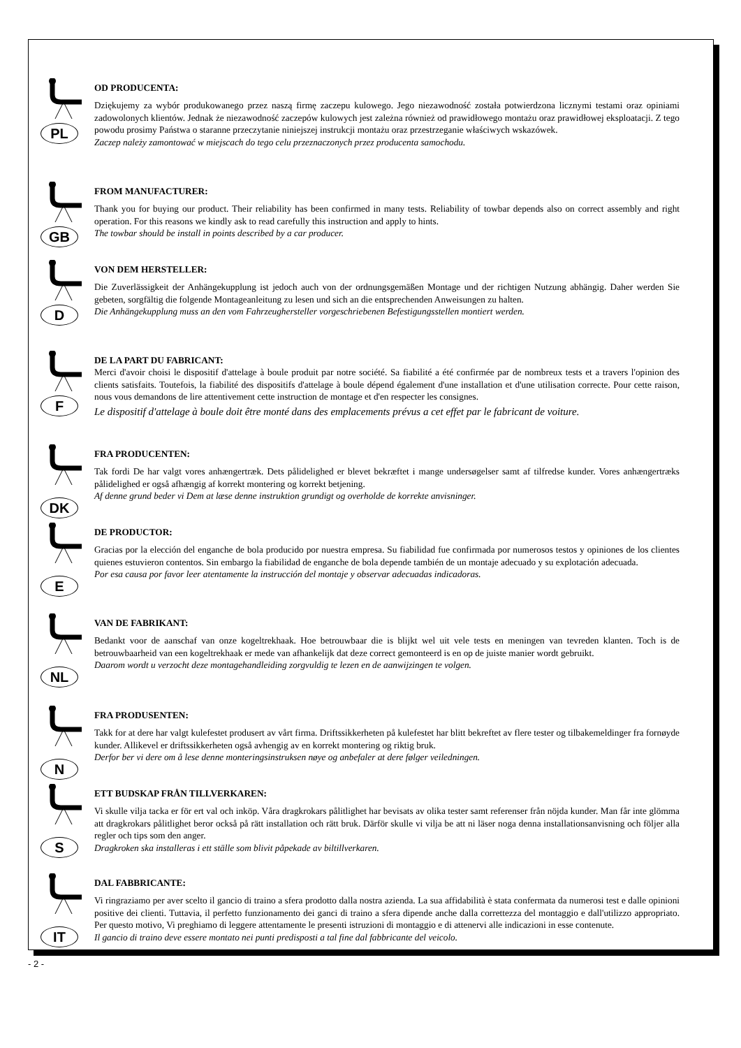PL
OD PRODUCENTA:
Dziękujemy za wybór produkowanego przez naszą firmę zaczepu kulowego. Jego niezawodność została potwierdzona licznymi testami oraz opiniami zadowolonych klientów. Jednak że niezawodność zaczepów kulowych jest zależna również od prawidłowego montażu oraz prawidłowej eksploatacji. Z tego powodu prosimy Państwa o staranne przeczytanie niniejszej instrukcji montażu oraz przestrzeganie właściwych wskazówek.
Zaczep należy zamontować w miejscach do tego celu przeznaczonych przez producenta samochodu.
GB
FROM MANUFACTURER:
Thank you for buying our product. Their reliability has been confirmed in many tests. Reliability of towbar depends also on correct assembly and right operation. For this reasons we kindly ask to read carefully this instruction and apply to hints.
The towbar should be install in points described by a car producer.
D
VON DEM HERSTELLER:
Die Zuverlässigkeit der Anhängekupplung ist jedoch auch von der ordnungsgemäßen Montage und der richtigen Nutzung abhängig. Daher werden Sie gebeten, sorgfältig die folgende Montageanleitung zu lesen und sich an die entsprechenden Anweisungen zu halten.
Die Anhängekupplung muss an den vom Fahrzeughersteller vorgeschriebenen Befestigungsstellen montiert werden.
F
DE LA PART DU FABRICANT:
Merci d'avoir choisi le dispositif d'attelage à boule produit par notre société. Sa fiabilité a été confirmée par de nombreux tests et a travers l'opinion des clients satisfaits. Toutefois, la fiabilité des dispositifs d'attelage à boule dépend également d'une installation et d'une utilisation correcte. Pour cette raison, nous vous demandons de lire attentivement cette instruction de montage et d'en respecter les consignes.
Le dispositif d'attelage à boule doit être monté dans des emplacements prévus a cet effet par le fabricant de voiture.
DK
FRA PRODUCENTEN:
Tak fordi De har valgt vores anhængertræk. Dets pålidelighed er blevet bekræftet i mange undersøgelser samt af tilfredse kunder. Vores anhængertræks pålidelighed er også afhængig af korrekt montering og korrekt betjening.
Af denne grund beder vi Dem at læse denne instruktion grundigt og overholde de korrekte anvisninger.
E
DE PRODUCTOR:
Gracias por la elección del enganche de bola producido por nuestra empresa. Su fiabilidad fue confirmada por numerosos testos y opiniones de los clientes quienes estuvieron contentos. Sin embargo la fiabilidad de enganche de bola depende también de un montaje adecuado y su explotación adecuada.
Por esa causa por favor leer atentamente la instrucción del montaje y observar adecuadas indicadoras.
NL
VAN DE FABRIKANT:
Bedankt voor de aanschaf van onze kogeltrekhaak. Hoe betrouwbaar die is blijkt wel uit vele tests en meningen van tevreden klanten. Toch is de betrouwbaarheid van een kogeltrekhaak er mede van afhankelijk dat deze correct gemonteerd is en op de juiste manier wordt gebruikt.
Daarom wordt u verzocht deze montagehandleiding zorgvuldig te lezen en de aanwijzingen te volgen.
N
FRA PRODUSENTEN:
Takk for at dere har valgt kulefestet produsert av vårt firma. Driftssikkerheten på kulefestet har blitt bekreftet av flere tester og tilbakemeldinger fra fornøyde kunder. Allikevel er driftssikkerheten også avhengig av en korrekt montering og riktig bruk.
Derfor ber vi dere om å lese denne monteringsinstruksen nøye og anbefaler at dere følger veiledningen.
S
ETT BUDSKAP FRÅN TILLVERKAREN:
Vi skulle vilja tacka er för ert val och inköp. Våra dragkrokars pålitlighet har bevisats av olika tester samt referenser från nöjda kunder. Man får inte glömma att dragkrokars pålitlighet beror också på rätt installation och rätt bruk. Därför skulle vi vilja be att ni läser noga denna installationsanvisning och följer alla regler och tips som den anger.
Dragkroken ska installeras i ett ställe som blivit påpekade av biltillverkaren.
IT
DAL FABBRICANTE:
Vi ringraziamo per aver scelto il gancio di traino a sfera prodotto dalla nostra azienda. La sua affidabilità è stata confermata da numerosi test e dalle opinioni positive dei clienti. Tuttavia, il perfetto funzionamento dei ganci di traino a sfera dipende anche dalla correttezza del montaggio e dall'utilizzo appropriato. Per questo motivo, Vi preghiamo di leggere attentamente le presenti istruzioni di montaggio e di attenervi alle indicazioni in esse contenute.
Il gancio di traino deve essere montato nei punti predisposti a tal fine dal fabbricante del veicolo.
- 2 -